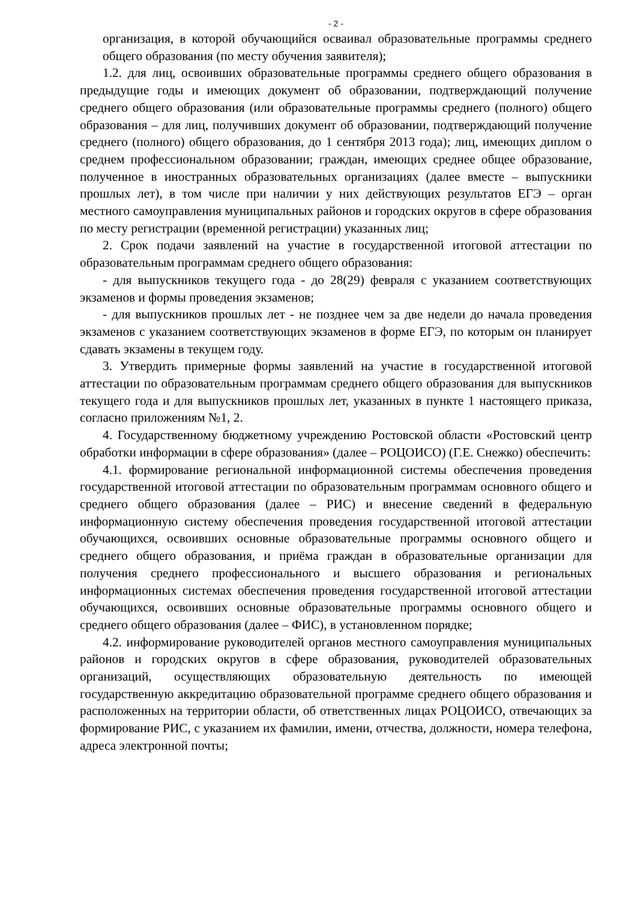- 2 -
организация, в которой обучающийся осваивал образовательные программы среднего общего образования (по месту обучения заявителя);
1.2. для лиц, освоивших образовательные программы среднего общего образования в предыдущие годы и имеющих документ об образовании, подтверждающий получение среднего общего образования (или образовательные программы среднего (полного) общего образования – для лиц, получивших документ об образовании, подтверждающий получение среднего (полного) общего образования, до 1 сентября 2013 года); лиц, имеющих диплом о среднем профессиональном образовании; граждан, имеющих среднее общее образование, полученное в иностранных образовательных организациях (далее вместе – выпускники прошлых лет), в том числе при наличии у них действующих результатов ЕГЭ – орган местного самоуправления муниципальных районов и городских округов в сфере образования по месту регистрации (временной регистрации) указанных лиц;
2. Срок подачи заявлений на участие в государственной итоговой аттестации по образовательным программам среднего общего образования:
- для выпускников текущего года - до 28(29) февраля с указанием соответствующих экзаменов и формы проведения экзаменов;
- для выпускников прошлых лет - не позднее чем за две недели до начала проведения экзаменов с указанием соответствующих экзаменов в форме ЕГЭ, по которым он планирует сдавать экзамены в текущем году.
3. Утвердить примерные формы заявлений на участие в государственной итоговой аттестации по образовательным программам среднего общего образования для выпускников текущего года и для выпускников прошлых лет, указанных в пункте 1 настоящего приказа, согласно приложениям №1, 2.
4. Государственному бюджетному учреждению Ростовской области «Ростовский центр обработки информации в сфере образования» (далее – РОЦОИСО) (Г.Е. Снежко) обеспечить:
4.1. формирование региональной информационной системы обеспечения проведения государственной итоговой аттестации по образовательным программам основного общего и среднего общего образования (далее – РИС) и внесение сведений в федеральную информационную систему обеспечения проведения государственной итоговой аттестации обучающихся, освоивших основные образовательные программы основного общего и среднего общего образования, и приёма граждан в образовательные организации для получения среднего профессионального и высшего образования и региональных информационных системах обеспечения проведения государственной итоговой аттестации обучающихся, освоивших основные образовательные программы основного общего и среднего общего образования (далее – ФИС), в установленном порядке;
4.2. информирование руководителей органов местного самоуправления муниципальных районов и городских округов в сфере образования, руководителей образовательных организаций, осуществляющих образовательную деятельность по имеющей государственную аккредитацию образовательной программе среднего общего образования и расположенных на территории области, об ответственных лицах РОЦОИСО, отвечающих за формирование РИС, с указанием их фамилии, имени, отчества, должности, номера телефона, адреса электронной почты;